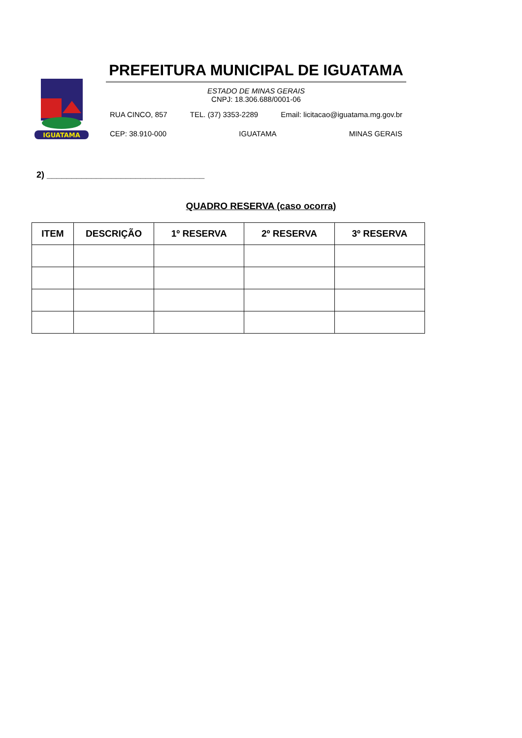IGUATAMA
PREFEITURA MUNICIPAL DE IGUATAMA
ESTADO DE MINAS GERAIS
CNPJ: 18.306.688/0001-06
RUA CINCO, 857 TEL. (37) 3353-2289 Email: licitacao@iguatama.mg.gov.br
CEP: 38.910-000 IGUATAMA MINAS GERAIS
2) ________________________________
QUADRO RESERVA (caso ocorra)
| ITEM | DESCRIÇÃO | 1º RESERVA | 2º RESERVA | 3º RESERVA |
| --- | --- | --- | --- | --- |